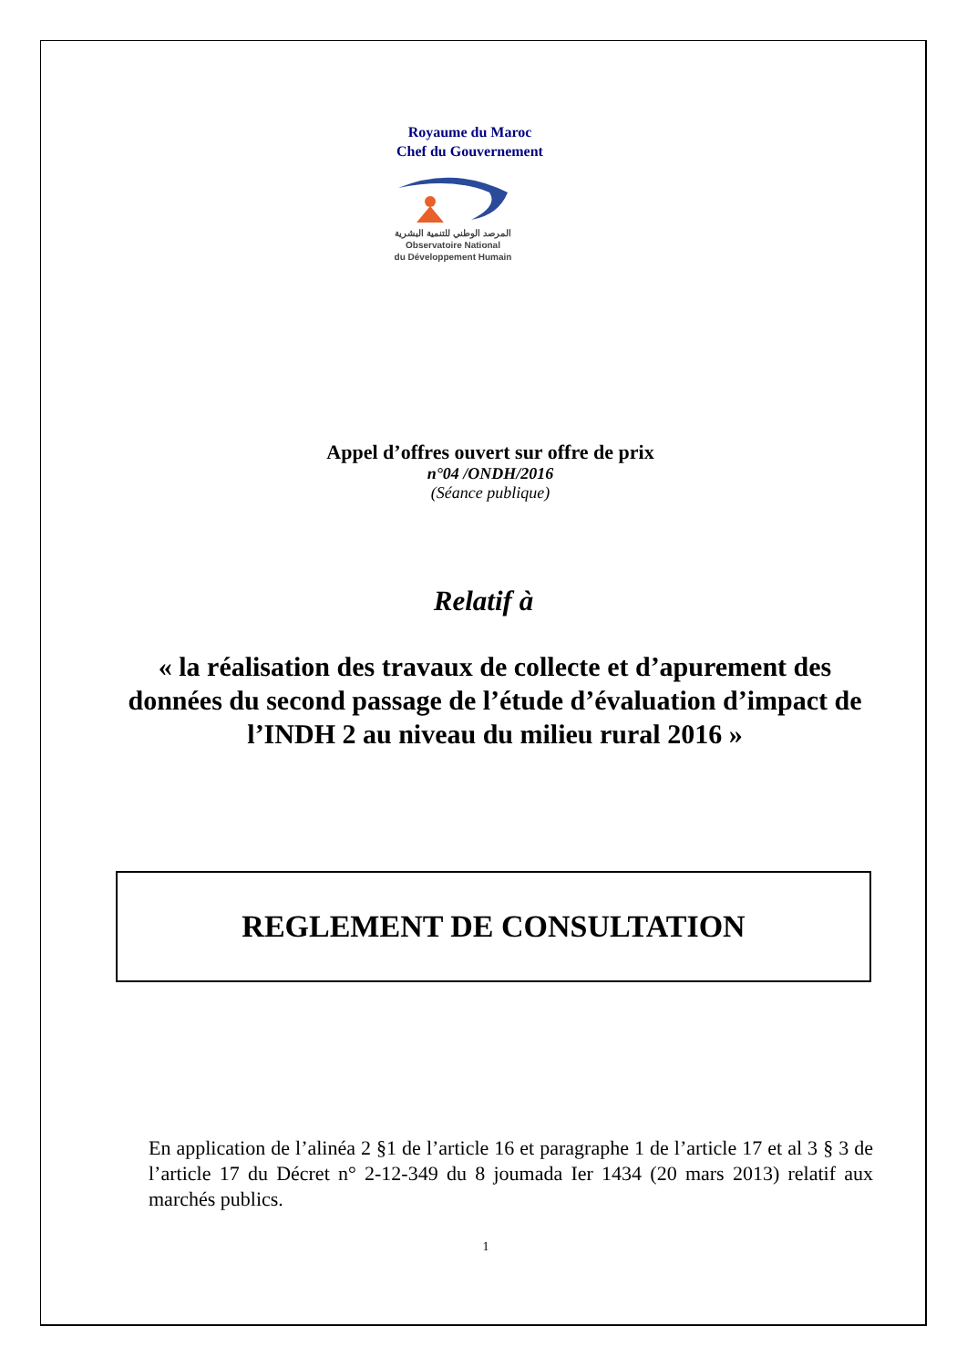Royaume du Maroc
Chef du Gouvernement
المرصد الوطني للتنمية البشرية
Observatoire National
du Développement Humain
Appel d’offres ouvert sur offre de prix
n°04 /ONDH/2016
(Séance publique)
Relatif à
« la réalisation des travaux de collecte et d’apurement des données du second passage de l’étude d’évaluation d’impact de l’INDH 2 au niveau du milieu rural 2016 »
REGLEMENT DE CONSULTATION
En application de l’alinéa 2 §1 de l’article 16 et paragraphe 1 de l’article 17 et al 3 § 3 de l’article 17 du Décret n° 2-12-349 du 8 joumada Ier 1434 (20 mars 2013) relatif aux marchés publics.
1